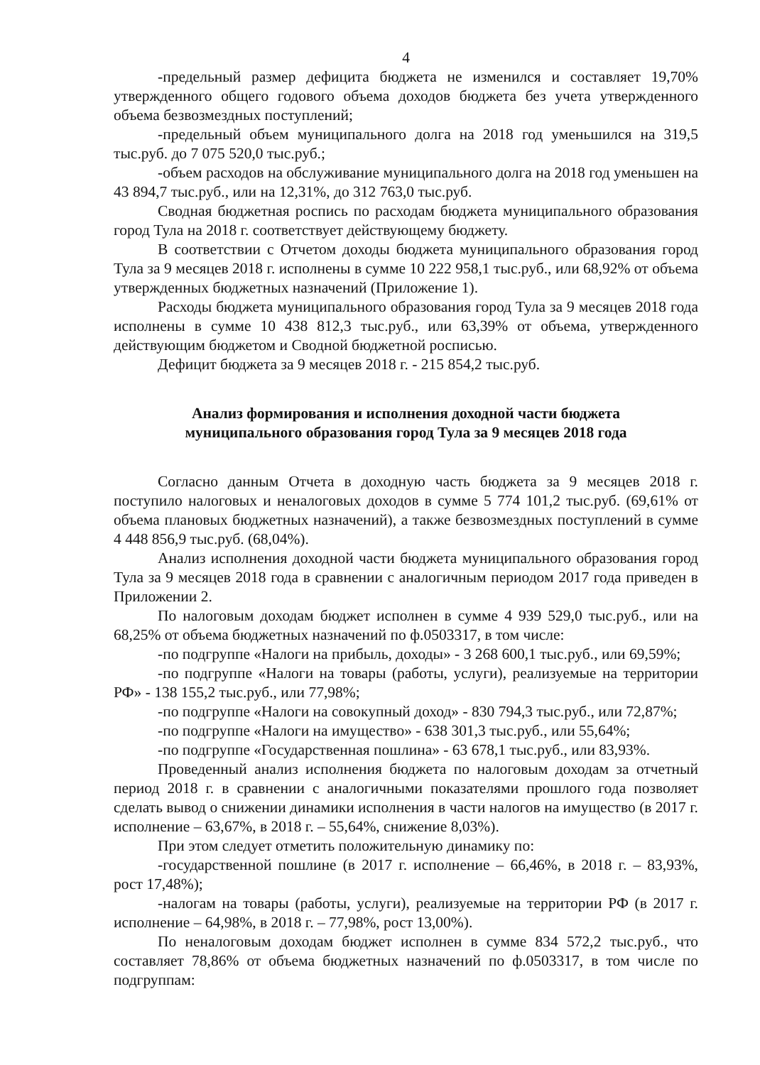4
-предельный размер дефицита бюджета не изменился и составляет 19,70% утвержденного общего годового объема доходов бюджета без учета утвержденного объема безвозмездных поступлений;
-предельный объем муниципального долга на 2018 год уменьшился на 319,5 тыс.руб. до 7 075 520,0 тыс.руб.;
-объем расходов на обслуживание муниципального долга на 2018 год уменьшен на 43 894,7 тыс.руб., или на 12,31%, до 312 763,0 тыс.руб.
Сводная бюджетная роспись по расходам бюджета муниципального образования город Тула на 2018 г. соответствует действующему бюджету.
В соответствии с Отчетом доходы бюджета муниципального образования город Тула за 9 месяцев 2018 г. исполнены в сумме 10 222 958,1 тыс.руб., или 68,92% от объема утвержденных бюджетных назначений (Приложение 1).
Расходы бюджета муниципального образования город Тула за 9 месяцев 2018 года исполнены в сумме 10 438 812,3 тыс.руб., или 63,39% от объема, утвержденного действующим бюджетом и Сводной бюджетной росписью.
Дефицит бюджета за 9 месяцев 2018 г. - 215 854,2 тыс.руб.
Анализ формирования и исполнения доходной части бюджета
муниципального образования город Тула за 9 месяцев 2018 года
Согласно данным Отчета в доходную часть бюджета за 9 месяцев 2018 г. поступило налоговых и неналоговых доходов в сумме 5 774 101,2 тыс.руб. (69,61% от объема плановых бюджетных назначений), а также безвозмездных поступлений в сумме 4 448 856,9 тыс.руб. (68,04%).
Анализ исполнения доходной части бюджета муниципального образования город Тула за 9 месяцев 2018 года в сравнении с аналогичным периодом 2017 года приведен в Приложении 2.
По налоговым доходам бюджет исполнен в сумме 4 939 529,0 тыс.руб., или на 68,25% от объема бюджетных назначений по ф.0503317, в том числе:
-по подгруппе «Налоги на прибыль, доходы» - 3 268 600,1 тыс.руб., или 69,59%;
-по подгруппе «Налоги на товары (работы, услуги), реализуемые на территории РФ» - 138 155,2 тыс.руб., или 77,98%;
-по подгруппе «Налоги на совокупный доход» - 830 794,3 тыс.руб., или 72,87%;
-по подгруппе «Налоги на имущество» - 638 301,3 тыс.руб., или 55,64%;
-по подгруппе «Государственная пошлина» - 63 678,1 тыс.руб., или 83,93%.
Проведенный анализ исполнения бюджета по налоговым доходам за отчетный период 2018 г. в сравнении с аналогичными показателями прошлого года позволяет сделать вывод о снижении динамики исполнения в части налогов на имущество (в 2017 г. исполнение – 63,67%, в 2018 г. – 55,64%, снижение 8,03%).
При этом следует отметить положительную динамику по:
-государственной пошлине (в 2017 г. исполнение – 66,46%, в 2018 г. – 83,93%, рост 17,48%);
-налогам на товары (работы, услуги), реализуемые на территории РФ (в 2017 г. исполнение – 64,98%, в 2018 г. – 77,98%, рост 13,00%).
По неналоговым доходам бюджет исполнен в сумме 834 572,2 тыс.руб., что составляет 78,86% от объема бюджетных назначений по ф.0503317, в том числе по подгруппам: